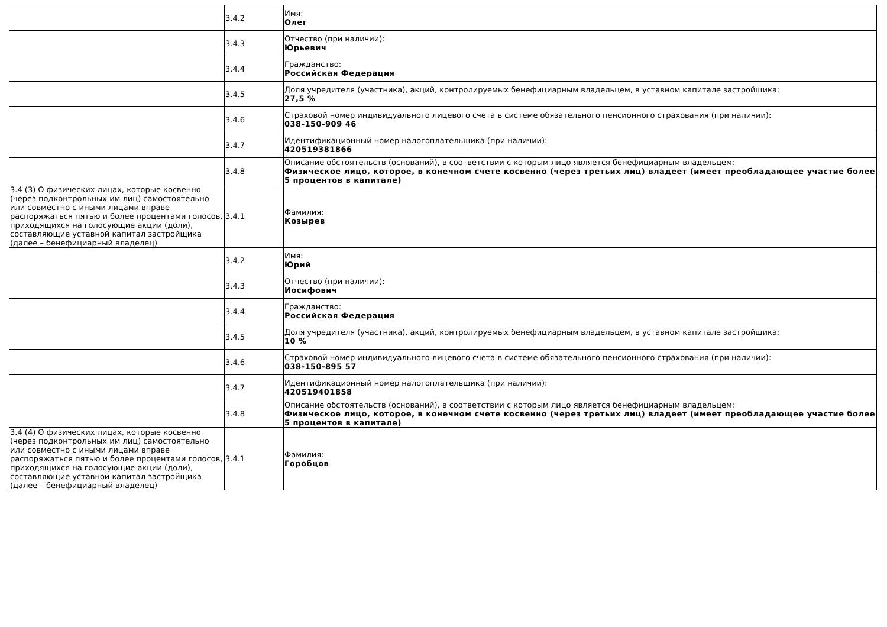| | 3.4.2 | Имя: Олег |
| | 3.4.3 | Отчество (при наличии): Юрьевич |
| | 3.4.4 | Гражданство: Российская Федерация |
| | 3.4.5 | Доля учредителя (участника), акций, контролируемых бенефициарным владельцем, в уставном капитале застройщика: 27,5 % |
| | 3.4.6 | Страховой номер индивидуального лицевого счета в системе обязательного пенсионного страхования (при наличии): 038-150-909 46 |
| | 3.4.7 | Идентификационный номер налогоплательщика (при наличии): 420519381866 |
| | 3.4.8 | Описание обстоятельств (оснований), в соответствии с которым лицо является бенефициарным владельцем: Физическое лицо, которое, в конечном счете косвенно (через третьих лиц) владеет (имеет преобладающее участие более 5 процентов в капитале) |
| 3.4 (3) О физических лицах, которые косвенно (через подконтрольных им лиц) самостоятельно или совместно с иными лицами вправе распоряжаться пятью и более процентами голосов, приходящихся на голосующие акции (доли), составляющие уставной капитал застройщика (далее – бенефициарный владелец) | 3.4.1 | Фамилия: Козырев |
| | 3.4.2 | Имя: Юрий |
| | 3.4.3 | Отчество (при наличии): Иосифович |
| | 3.4.4 | Гражданство: Российская Федерация |
| | 3.4.5 | Доля учредителя (участника), акций, контролируемых бенефициарным владельцем, в уставном капитале застройщика: 10 % |
| | 3.4.6 | Страховой номер индивидуального лицевого счета в системе обязательного пенсионного страхования (при наличии): 038-150-895 57 |
| | 3.4.7 | Идентификационный номер налогоплательщика (при наличии): 420519401858 |
| | 3.4.8 | Описание обстоятельств (оснований), в соответствии с которым лицо является бенефициарным владельцем: Физическое лицо, которое, в конечном счете косвенно (через третьих лиц) владеет (имеет преобладающее участие более 5 процентов в капитале) |
| 3.4 (4) О физических лицах, которые косвенно (через подконтрольных им лиц) самостоятельно или совместно с иными лицами вправе распоряжаться пятью и более процентами голосов, приходящихся на голосующие акции (доли), составляющие уставной капитал застройщика (далее – бенефициарный владелец) | 3.4.1 | Фамилия: Горобцов |